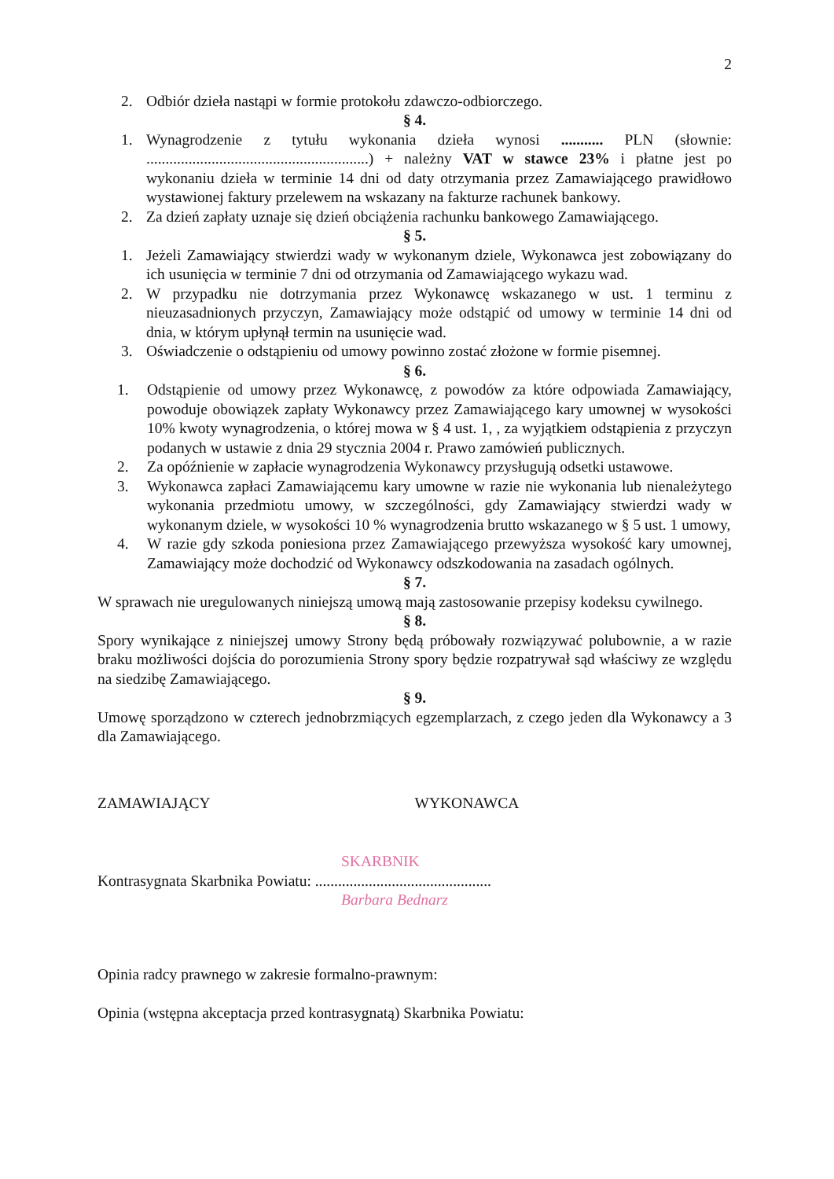2
2. Odbiór dzieła nastąpi w formie protokołu zdawczo-odbiorczego.
§ 4.
1. Wynagrodzenie z tytułu wykonania dzieła wynosi ........... PLN (słownie: ..........................................................) + należny VAT w stawce 23% i płatne jest po wykonaniu dzieła w terminie 14 dni od daty otrzymania przez Zamawiającego prawidłowo wystawionej faktury przelewem na wskazany na fakturze rachunek bankowy.
2. Za dzień zapłaty uznaje się dzień obciążenia rachunku bankowego Zamawiającego.
§ 5.
1. Jeżeli Zamawiający stwierdzi wady w wykonanym dziele, Wykonawca jest zobowiązany do ich usunięcia w terminie 7 dni od otrzymania od Zamawiającego wykazu wad.
2. W przypadku nie dotrzymania przez Wykonawcę wskazanego w ust. 1 terminu z nieuzasadnionych przyczyn, Zamawiający może odstąpić od umowy w terminie 14 dni od dnia, w którym upłynął termin na usunięcie wad.
3. Oświadczenie o odstąpieniu od umowy powinno zostać złożone w formie pisemnej.
§ 6.
1. Odstąpienie od umowy przez Wykonawcę, z powodów za które odpowiada Zamawiający, powoduje obowiązek zapłaty Wykonawcy przez Zamawiającego kary umownej w wysokości 10% kwoty wynagrodzenia, o której mowa w § 4 ust. 1, , za wyjątkiem odstąpienia z przyczyn podanych w ustawie z dnia 29 stycznia 2004 r. Prawo zamówień publicznych.
2. Za opóźnienie w zapłacie wynagrodzenia Wykonawcy przysługują odsetki ustawowe.
3. Wykonawca zapłaci Zamawiającemu kary umowne w razie nie wykonania lub nienależytego wykonania przedmiotu umowy, w szczególności, gdy Zamawiający stwierdzi wady w wykonanym dziele, w wysokości 10 % wynagrodzenia brutto wskazanego w § 5 ust. 1 umowy,
4. W razie gdy szkoda poniesiona przez Zamawiającego przewyższa wysokość kary umownej, Zamawiający może dochodzić od Wykonawcy odszkodowania na zasadach ogólnych.
§ 7.
W sprawach nie uregulowanych niniejszą umową mają zastosowanie przepisy kodeksu cywilnego.
§ 8.
Spory wynikające z niniejszej umowy Strony będą próbowały rozwiązywać polubownie, a w razie braku możliwości dojścia do porozumienia Strony spory będzie rozpatrywał sąd właściwy ze względu na siedzibę Zamawiającego.
§ 9.
Umowę sporządzono w czterech jednobrzmiących egzemplarzach, z czego jeden dla Wykonawcy a 3 dla Zamawiającego.
ZAMAWIAJĄCY WYKONAWCA
SKARBNIK
Kontrasygnata Skarbnika Powiatu: ..............................................
Barbara Bednarz
Opinia radcy prawnego w zakresie formalno-prawnym:
Opinia (wstępna akceptacja przed kontrasygnatą) Skarbnika Powiatu: